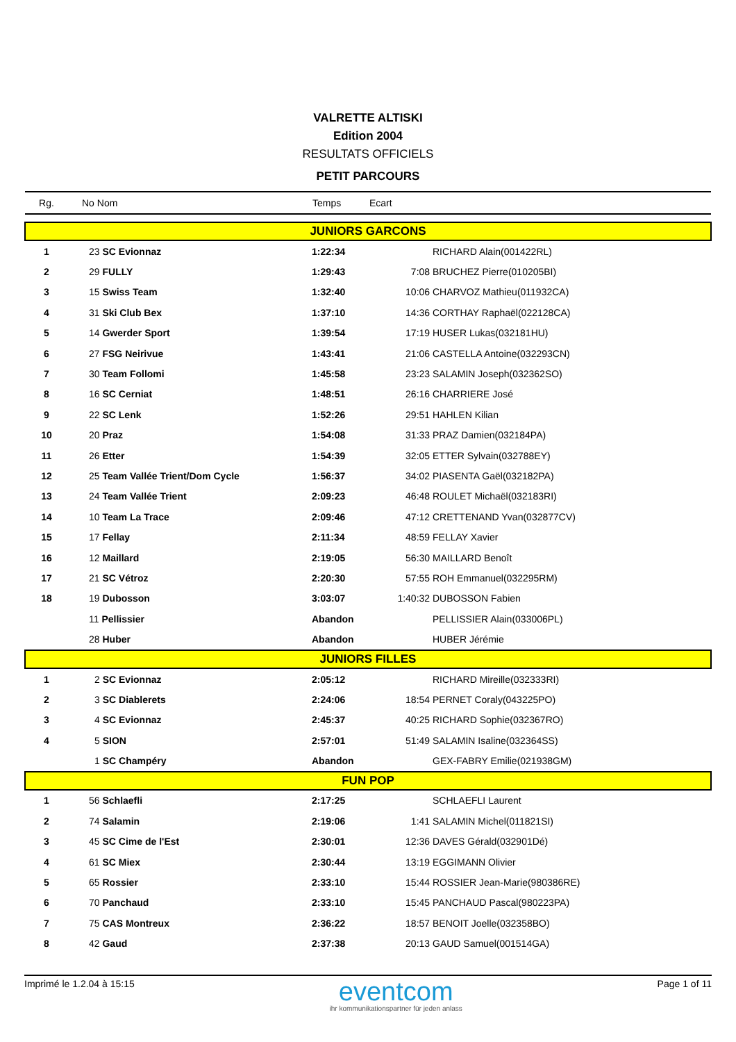VALRETTE ALTISKI
Edition 2004
RESULTATS OFFICIELS
PETIT PARCOURS
| Rg. | No Nom | Temps | Ecart | |
| --- | --- | --- | --- | --- |
| JUNIORS GARCONS | | | | |
| 1 | 23 SC Evionnaz | 1:22:34 | | RICHARD Alain(001422RL) |
| 2 | 29 FULLY | 1:29:43 | 7:08 | BRUCHEZ Pierre(010205BI) |
| 3 | 15 Swiss Team | 1:32:40 | 10:06 | CHARVOZ Mathieu(011932CA) |
| 4 | 31 Ski Club Bex | 1:37:10 | 14:36 | CORTHAY Raphaël(022128CA) |
| 5 | 14 Gwerder Sport | 1:39:54 | 17:19 | HUSER Lukas(032181HU) |
| 6 | 27 FSG Neirivue | 1:43:41 | 21:06 | CASTELLA Antoine(032293CN) |
| 7 | 30 Team Follomi | 1:45:58 | 23:23 | SALAMIN Joseph(032362SO) |
| 8 | 16 SC Cerniat | 1:48:51 | 26:16 | CHARRIERE José |
| 9 | 22 SC Lenk | 1:52:26 | 29:51 | HAHLEN Kilian |
| 10 | 20 Praz | 1:54:08 | 31:33 | PRAZ Damien(032184PA) |
| 11 | 26 Etter | 1:54:39 | 32:05 | ETTER Sylvain(032788EY) |
| 12 | 25 Team Vallée Trient/Dom Cycle | 1:56:37 | 34:02 | PIASENTA Gaël(032182PA) |
| 13 | 24 Team Vallée Trient | 2:09:23 | 46:48 | ROULET Michaël(032183RI) |
| 14 | 10 Team La Trace | 2:09:46 | 47:12 | CRETTENAND Yvan(032877CV) |
| 15 | 17 Fellay | 2:11:34 | 48:59 | FELLAY Xavier |
| 16 | 12 Maillard | 2:19:05 | 56:30 | MAILLARD Benoît |
| 17 | 21 SC Vétroz | 2:20:30 | 57:55 | ROH Emmanuel(032295RM) |
| 18 | 19 Dubosson | 3:03:07 | 1:40:32 | DUBOSSON Fabien |
| | 11 Pellissier | Abandon | | PELLISSIER Alain(033006PL) |
| | 28 Huber | Abandon | | HUBER Jérémie |
| JUNIORS FILLES | | | | |
| 1 | 2 SC Evionnaz | 2:05:12 | | RICHARD Mireille(032333RI) |
| 2 | 3 SC Diablerets | 2:24:06 | 18:54 | PERNET Coraly(043225PO) |
| 3 | 4 SC Evionnaz | 2:45:37 | 40:25 | RICHARD Sophie(032367RO) |
| 4 | 5 SION | 2:57:01 | 51:49 | SALAMIN Isaline(032364SS) |
| | 1 SC Champéry | Abandon | | GEX-FABRY Emilie(021938GM) |
| FUN POP | | | | |
| 1 | 56 Schlaefli | 2:17:25 | | SCHLAEFLI Laurent |
| 2 | 74 Salamin | 2:19:06 | 1:41 | SALAMIN Michel(011821SI) |
| 3 | 45 SC Cime de l'Est | 2:30:01 | 12:36 | DAVES Gérald(032901Dé) |
| 4 | 61 SC Miex | 2:30:44 | 13:19 | EGGIMANN Olivier |
| 5 | 65 Rossier | 2:33:10 | 15:44 | ROSSIER Jean-Marie(980386RE) |
| 6 | 70 Panchaud | 2:33:10 | 15:45 | PANCHAUD Pascal(980223PA) |
| 7 | 75 CAS Montreux | 2:36:22 | 18:57 | BENOIT Joelle(032358BO) |
| 8 | 42 Gaud | 2:37:38 | 20:13 | GAUD Samuel(001514GA) |
Imprimé le 1.2.04 à 15:15
eventcom
ihr kommunikationspartner für jeden anlass
Page 1 of 11